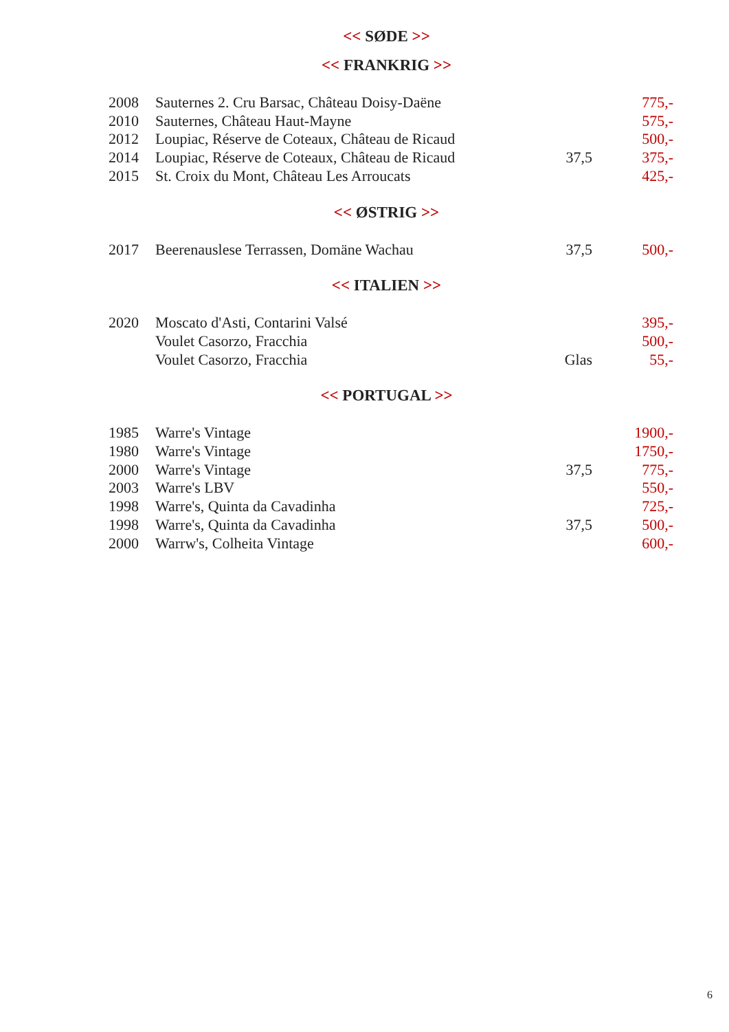<< SØDE >>
<< FRANKRIG >>
| 2008 | Sauternes 2. Cru Barsac, Château Doisy-Daëne | | 775,- |
| 2010 | Sauternes, Château Haut-Mayne | | 575,- |
| 2012 | Loupiac, Réserve de Coteaux, Château de Ricaud | | 500,- |
| 2014 | Loupiac, Réserve de Coteaux, Château de Ricaud | 37,5 | 375,- |
| 2015 | St. Croix du Mont, Château Les Arroucats | | 425,- |
<< ØSTRIG >>
| 2017 | Beerenauslese Terrassen, Domäne Wachau | 37,5 | 500,- |
<< ITALIEN >>
| 2020 | Moscato d'Asti, Contarini Valsé | | 395,- |
| | Voulet Casorzo, Fracchia | | 500,- |
| | Voulet Casorzo, Fracchia | Glas | 55,- |
<< PORTUGAL >>
| 1985 | Warre's Vintage | | 1900,- |
| 1980 | Warre's Vintage | | 1750,- |
| 2000 | Warre's Vintage | 37,5 | 775,- |
| 2003 | Warre's LBV | | 550,- |
| 1998 | Warre's, Quinta da Cavadinha | | 725,- |
| 1998 | Warre's, Quinta da Cavadinha | 37,5 | 500,- |
| 2000 | Warrw's, Colheita Vintage | | 600,- |
6